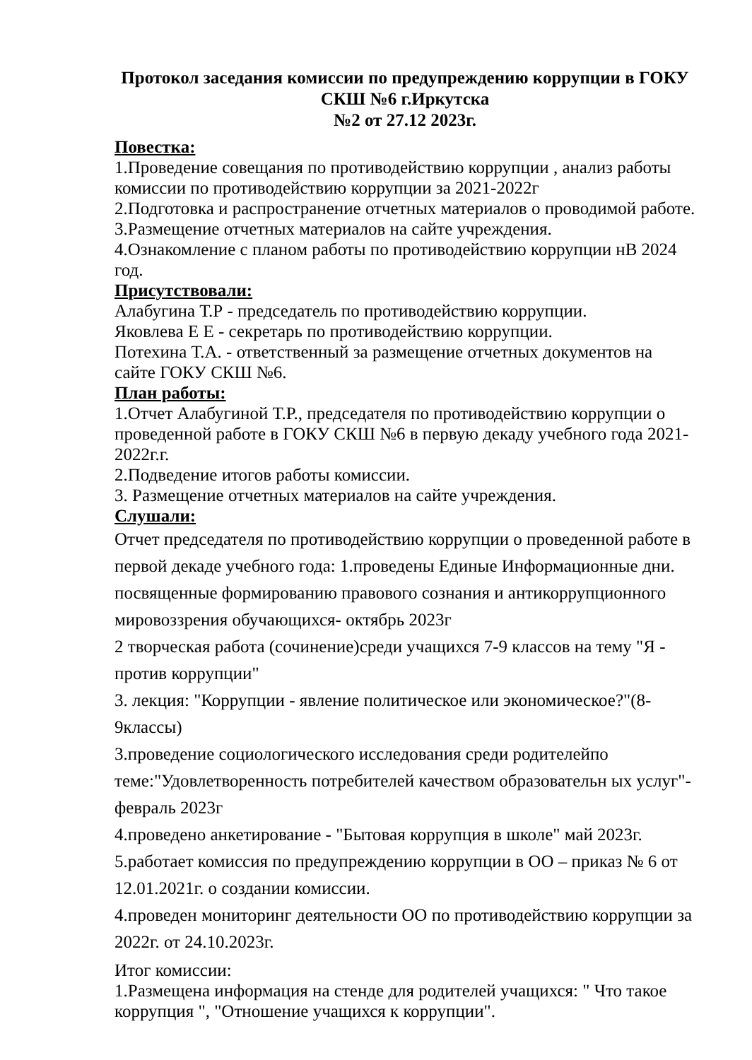Протокол заседания комиссии по предупреждению коррупции в ГОКУ
СКШ №6 г.Иркутска
№2 от 27.12 2023г.
Повестка:
1.Проведение совещания по противодействию коррупции , анализ работы комиссии по противодействию коррупции за 2021-2022г
2.Подготовка и распространение отчетных материалов о проводимой работе.
3.Размещение отчетных материалов на сайте учреждения.
4.Ознакомление с планом работы по противодействию коррупции нВ 2024 год.
Присутствовали:
Алабугина Т.Р - председатель по противодействию коррупции.
Яковлева Е Е - секретарь по противодействию коррупции.
Потехина Т.А. - ответственный за размещение отчетных документов на сайте ГОКУ СКШ №6.
План работы:
1.Отчет Алабугиной Т.Р., председателя по противодействию коррупции о проведенной работе в ГОКУ СКШ №6 в первую декаду учебного года 2021-2022г.г.
2.Подведение итогов работы комиссии.
3. Размещение отчетных материалов на сайте учреждения.
Слушали:
Отчет председателя по противодействию коррупции о проведенной работе в первой декаде учебного года: 1.проведены Единые Информационные дни. посвященные формированию правового сознания и антикоррупционного мировоззрения обучающихся- октябрь 2023г
2 творческая работа (сочинение)среди учащихся 7-9 классов на тему "Я - против коррупции"
3. лекция: "Коррупции - явление политическое или экономическое?"(8-9классы)
3.проведение социологического исследования среди родителейпо теме:"Удовлетворенность потребителей качеством образовательн ых услуг"- февраль 2023г
4.проведено анкетирование - "Бытовая коррупция в школе" май 2023г.
5.работает комиссия по предупреждению коррупции в ОО – приказ № 6 от 12.01.2021г. о создании комиссии.
4.проведен мониторинг деятельности ОО по противодействию коррупции за 2022г. от 24.10.2023г.
Итог комиссии:
1.Размещена информация на стенде для родителей учащихся: " Что такое коррупция ", "Отношение учащихся к коррупции".